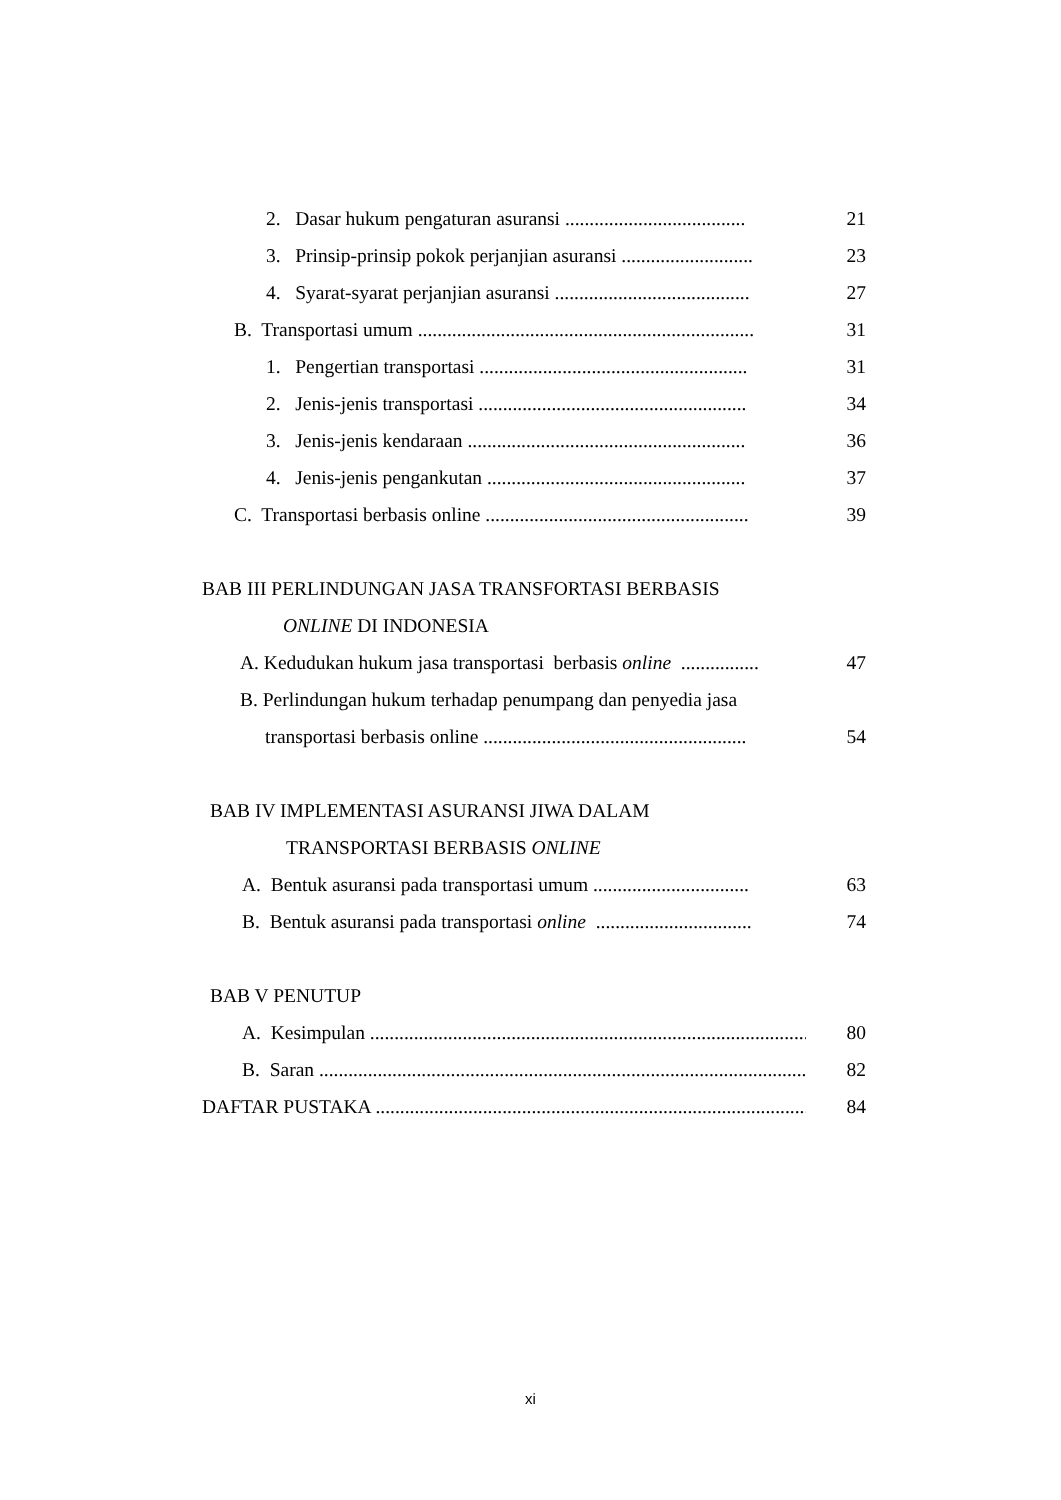2. Dasar hukum pengaturan asuransi ..................................... 21
3. Prinsip-prinsip pokok perjanjian asuransi ........................... 23
4. Syarat-syarat perjanjian asuransi ........................................ 27
B. Transportasi umum ..................................................................... 31
1. Pengertian transportasi ....................................................... 31
2. Jenis-jenis transportasi ....................................................... 34
3. Jenis-jenis kendaraan ......................................................... 36
4. Jenis-jenis pengankutan ..................................................... 37
C. Transportasi berbasis online ...................................................... 39
BAB III PERLINDUNGAN JASA TRANSFORTASI BERBASIS
ONLINE DI INDONESIA
A. Kedudukan hukum jasa transportasi berbasis online ................ 47
B. Perlindungan hukum terhadap penumpang dan penyedia jasa
transportasi berbasis online ...................................................... 54
BAB IV IMPLEMENTASI ASURANSI JIWA DALAM
TRANSPORTASI BERBASIS ONLINE
A. Bentuk asuransi pada transportasi umum ................................ 63
B. Bentuk asuransi pada transportasi online ................................ 74
BAB V PENUTUP
A. Kesimpulan .......................................................................................... 80
B. Saran .......................................................................................................... 82
DAFTAR PUSTAKA ........................................................................................... 84
xi